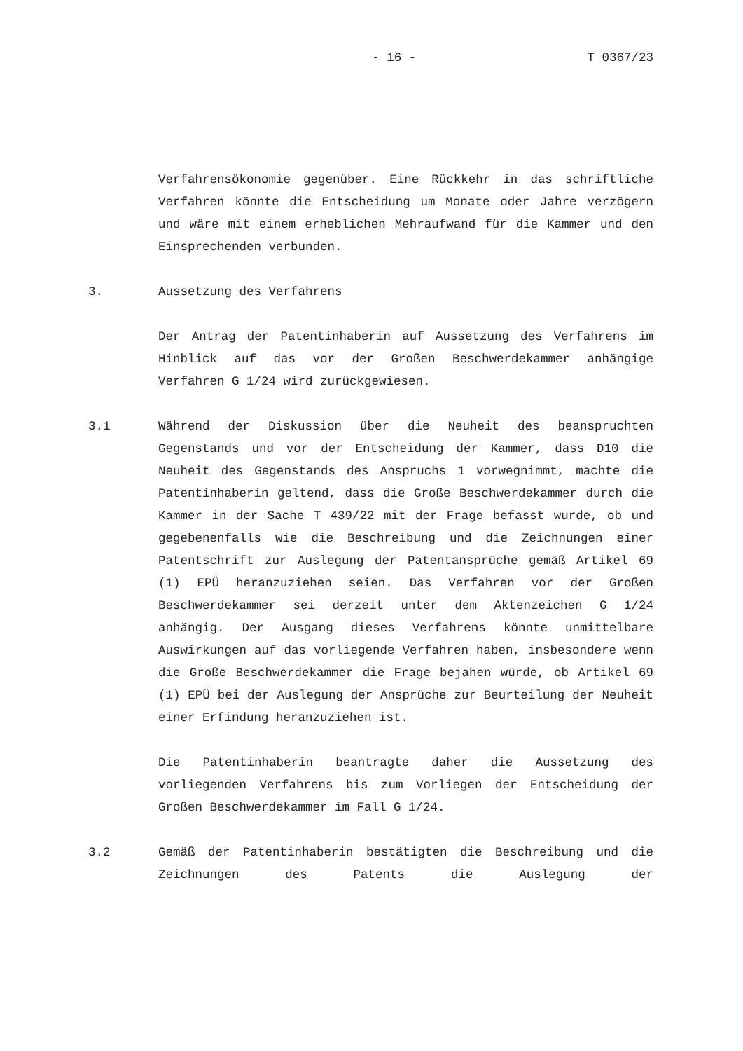- 16 - T 0367/23
Verfahrensökonomie gegenüber. Eine Rückkehr in das schriftliche Verfahren könnte die Entscheidung um Monate oder Jahre verzögern und wäre mit einem erheblichen Mehraufwand für die Kammer und den Einsprechenden verbunden.
3. Aussetzung des Verfahrens
Der Antrag der Patentinhaberin auf Aussetzung des Verfahrens im Hinblick auf das vor der Großen Beschwerdekammer anhängige Verfahren G 1/24 wird zurückgewiesen.
3.1 Während der Diskussion über die Neuheit des beanspruchten Gegenstands und vor der Entscheidung der Kammer, dass D10 die Neuheit des Gegenstands des Anspruchs 1 vorwegnimmt, machte die Patentinhaberin geltend, dass die Große Beschwerdekammer durch die Kammer in der Sache T 439/22 mit der Frage befasst wurde, ob und gegebenenfalls wie die Beschreibung und die Zeichnungen einer Patentschrift zur Auslegung der Patentansprüche gemäß Artikel 69 (1) EPÜ heranzuziehen seien. Das Verfahren vor der Großen Beschwerdekammer sei derzeit unter dem Aktenzeichen G 1/24 anhängig. Der Ausgang dieses Verfahrens könnte unmittelbare Auswirkungen auf das vorliegende Verfahren haben, insbesondere wenn die Große Beschwerdekammer die Frage bejahen würde, ob Artikel 69 (1) EPÜ bei der Auslegung der Ansprüche zur Beurteilung der Neuheit einer Erfindung heranzuziehen ist.
Die Patentinhaberin beantragte daher die Aussetzung des vorliegenden Verfahrens bis zum Vorliegen der Entscheidung der Großen Beschwerdekammer im Fall G 1/24.
3.2 Gemäß der Patentinhaberin bestätigten die Beschreibung und die Zeichnungen des Patents die Auslegung der